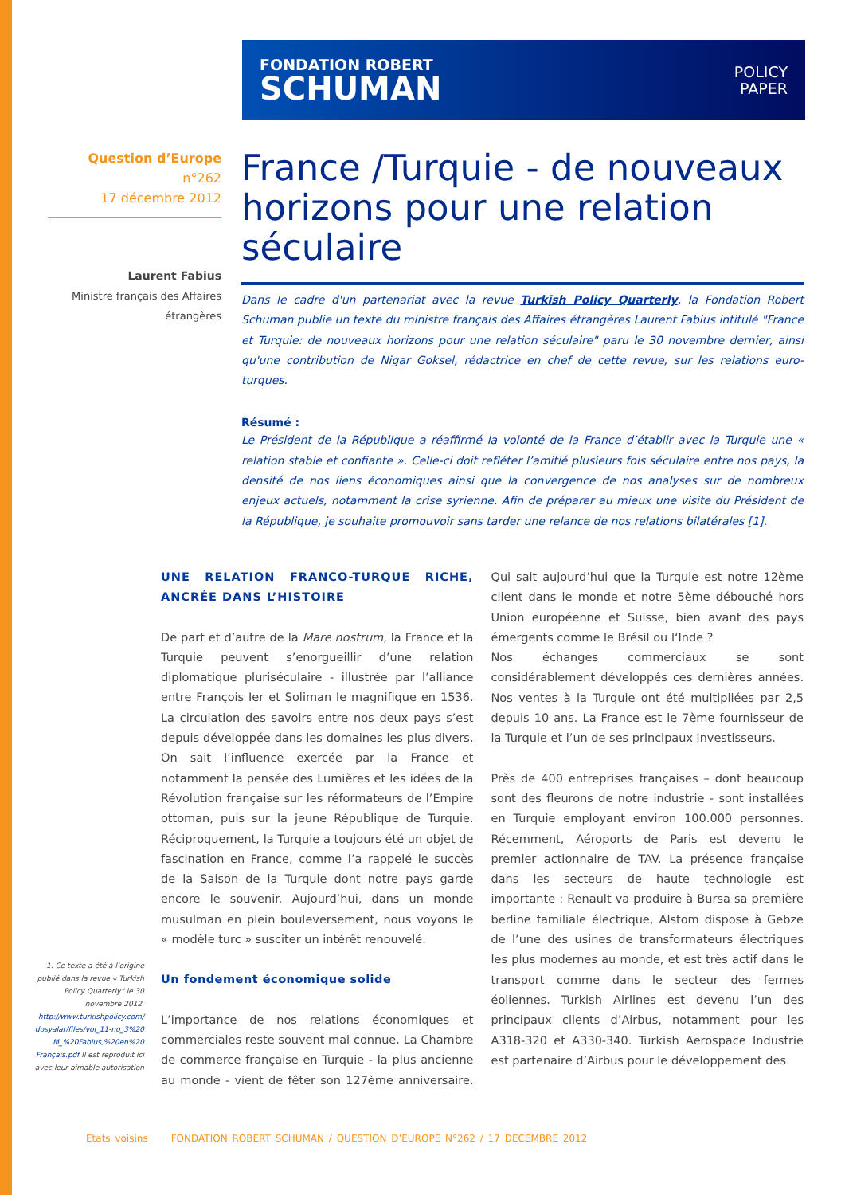FONDATION ROBERT
SCHUMAN
POLICY
PAPER
Question d’Europe
n°262
17 décembre 2012
Laurent Fabius
Ministre français des Affaires étrangères
France /Turquie - de nouveaux horizons pour une relation séculaire
Dans le cadre d'un partenariat avec la revue Turkish Policy Quarterly, la Fondation Robert Schuman publie un texte du ministre français des Affaires étrangères Laurent Fabius intitulé "France et Turquie: de nouveaux horizons pour une relation séculaire" paru le 30 novembre dernier, ainsi qu'une contribution de Nigar Goksel, rédactrice en chef de cette revue, sur les relations euro-turques.
Résumé :
Le Président de la République a réaffirmé la volonté de la France d’établir avec la Turquie une « relation stable et confiante ». Celle-ci doit refléter l’amitié plusieurs fois séculaire entre nos pays, la densité de nos liens économiques ainsi que la convergence de nos analyses sur de nombreux enjeux actuels, notamment la crise syrienne. Afin de préparer au mieux une visite du Président de la République, je souhaite promouvoir sans tarder une relance de nos relations bilatérales [1].
UNE RELATION FRANCO-TURQUE RICHE, ANCRÉE DANS L’HISTOIRE
De part et d’autre de la Mare nostrum, la France et la Turquie peuvent s’enorgueillir d’une relation diplomatique pluriséculaire - illustrée par l’alliance entre François Ier et Soliman le magnifique en 1536. La circulation des savoirs entre nos deux pays s’est depuis développée dans les domaines les plus divers. On sait l’influence exercée par la France et notamment la pensée des Lumières et les idées de la Révolution française sur les réformateurs de l’Empire ottoman, puis sur la jeune République de Turquie. Réciproquement, la Turquie a toujours été un objet de fascination en France, comme l’a rappelé le succès de la Saison de la Turquie dont notre pays garde encore le souvenir. Aujourd’hui, dans un monde musulman en plein bouleversement, nous voyons le « modèle turc » susciter un intérêt renouvelé.
Un fondement économique solide
L’importance de nos relations économiques et commerciales reste souvent mal connue. La Chambre de commerce française en Turquie - la plus ancienne au monde - vient de fêter son 127ème anniversaire. Qui sait aujourd’hui que la Turquie est notre 12ème client dans le monde et notre 5ème débouché hors Union européenne et Suisse, bien avant des pays émergents comme le Brésil ou l‘Inde ?
Nos échanges commerciaux se sont considérablement développés ces dernières années. Nos ventes à la Turquie ont été multipliées par 2,5 depuis 10 ans. La France est le 7ème fournisseur de la Turquie et l’un de ses principaux investisseurs.
Près de 400 entreprises françaises – dont beaucoup sont des fleurons de notre industrie - sont installées en Turquie employant environ 100.000 personnes. Récemment, Aéroports de Paris est devenu le premier actionnaire de TAV. La présence française dans les secteurs de haute technologie est importante : Renault va produire à Bursa sa première berline familiale électrique, Alstom dispose à Gebze de l’une des usines de transformateurs électriques les plus modernes au monde, et est très actif dans le transport comme dans le secteur des fermes éoliennes. Turkish Airlines est devenu l’un des principaux clients d’Airbus, notamment pour les A318-320 et A330-340. Turkish Aerospace Industrie est partenaire d’Airbus pour le développement des
1. Ce texte a été à l’origine publié dans la revue « Turkish Policy Quarterly" le 30 novembre 2012. http://www.turkishpolicy.com/ dosyalar/files/vol_11-no_3%20 M_%20Fabius,%20en%20 Français.pdf Il est reproduit ici avec leur aimable autorisation
Etats voisins FONDATION ROBERT SCHUMAN / QUESTION D’EUROPE N°262 / 17 DECEMBRE 2012